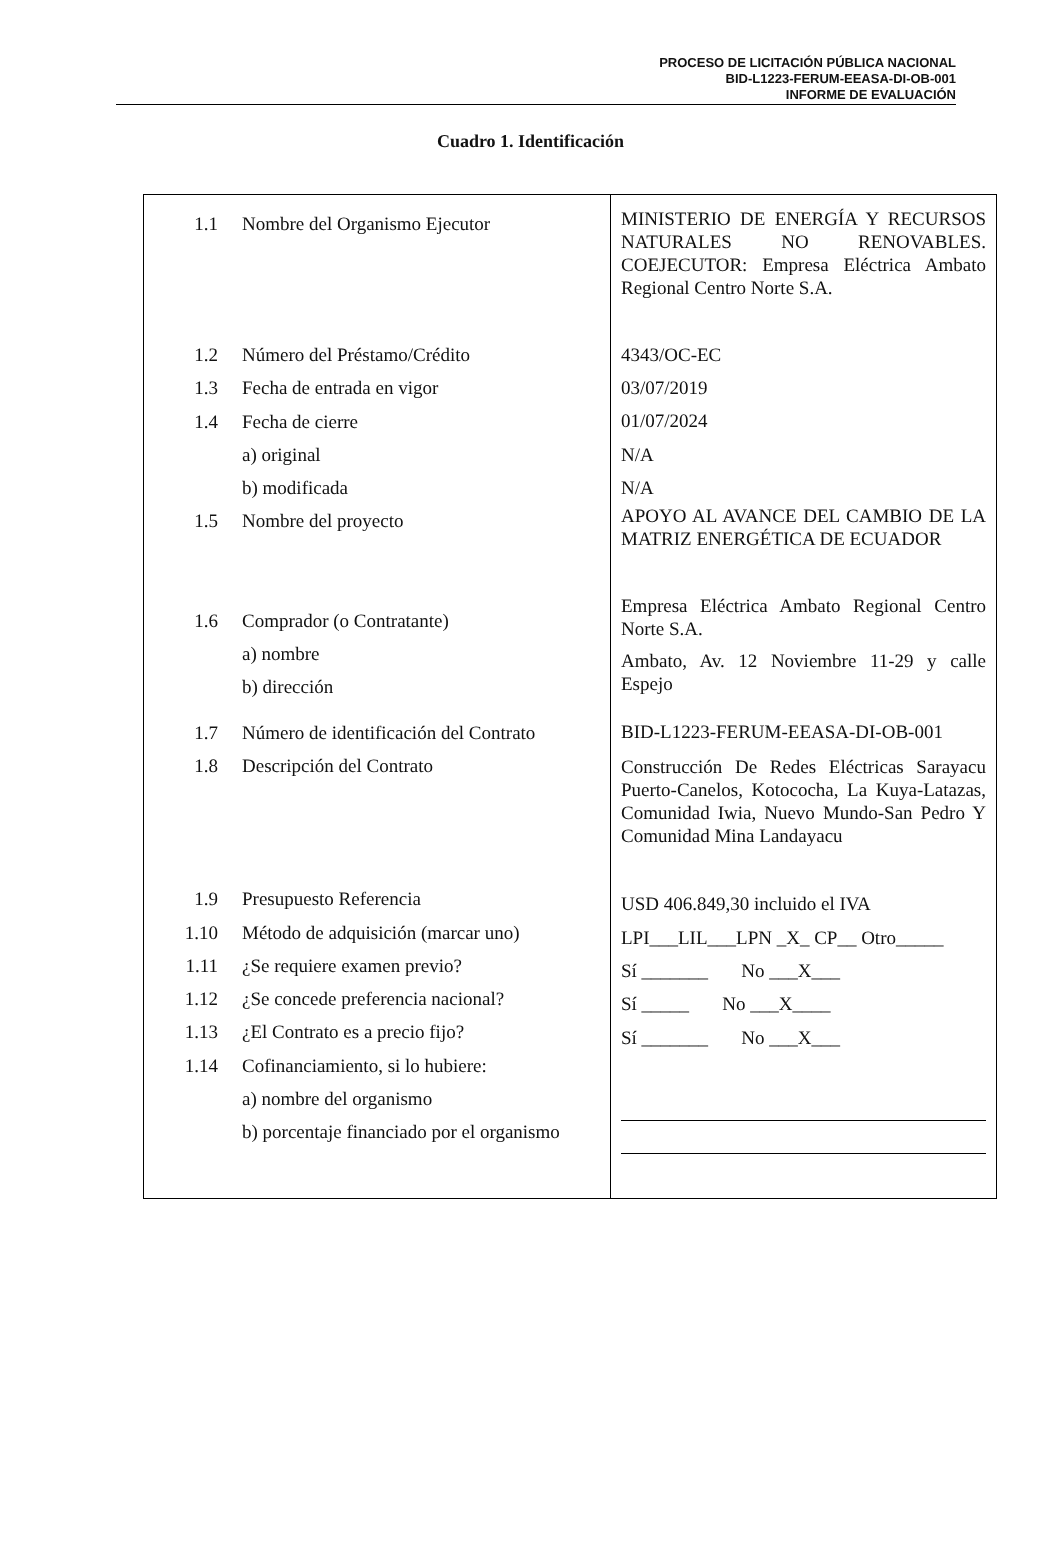PROCESO DE LICITACIÓN PÚBLICA NACIONAL
BID-L1223-FERUM-EEASA-DI-OB-001
INFORME DE EVALUACIÓN
Cuadro 1. Identificación
| 1.1 Nombre del Organismo Ejecutor 1.2 Número del Préstamo/Crédito 1.3 Fecha de entrada en vigor 1.4 Fecha de cierre a) original b) modificada 1.5 Nombre del proyecto 1.6 Comprador (o Contratante) a) nombre b) dirección 1.7 Número de identificación del Contrato 1.8 Descripción del Contrato 1.9 Presupuesto Referencia 1.10 Método de adquisición (marcar uno) 1.11 ¿Se requiere examen previo? 1.12 ¿Se concede preferencia nacional? 1.13 ¿El Contrato es a precio fijo? 1.14 Cofinanciamiento, si lo hubiere: a) nombre del organismo b) porcentaje financiado por el organismo | MINISTERIO DE ENERGÍA Y RECURSOS NATURALES NO RENOVABLES. COEJECUTOR: Empresa Eléctrica Ambato Regional Centro Norte S.A. 4343/OC-EC 03/07/2019 01/07/2024 N/A N/A APOYO AL AVANCE DEL CAMBIO DE LA MATRIZ ENERGÉTICA DE ECUADOR Empresa Eléctrica Ambato Regional Centro Norte S.A. Ambato, Av. 12 Noviembre 11-29 y calle Espejo BID-L1223-FERUM-EEASA-DI-OB-001 Construcción De Redes Eléctricas Sarayacu Puerto-Canelos, Kotococha, La Kuya-Latazas, Comunidad Iwia, Nuevo Mundo-San Pedro Y Comunidad Mina Landayacu USD 406.849,30 incluido el IVA LPI___LIL___LPN _X_ CP__ Otro_____ Sí _______ No ___X___ Sí _____ No ___X____ Sí _______ No ___X___ |